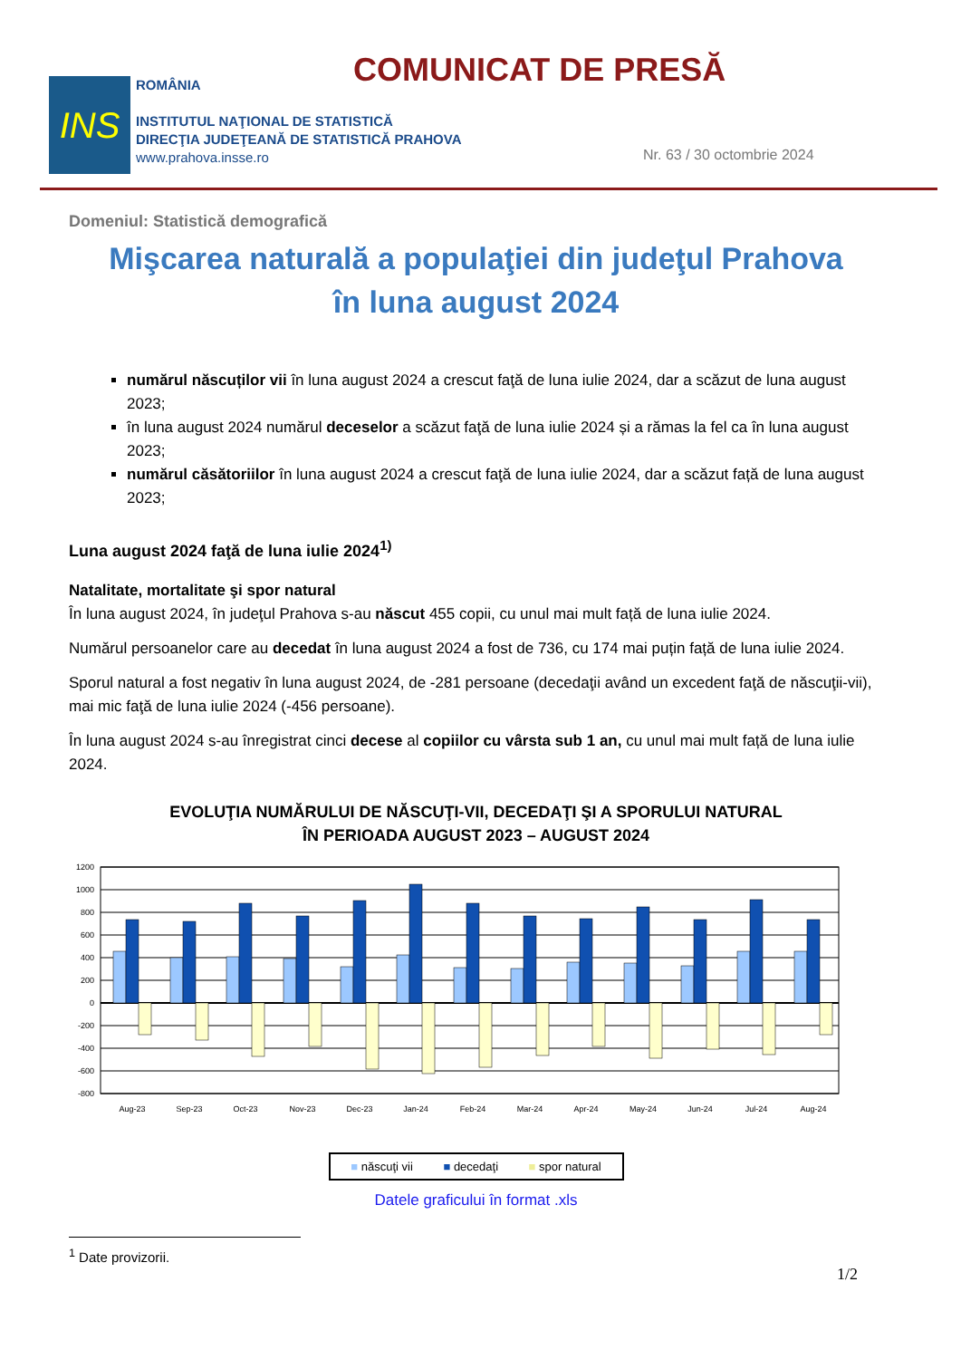INS
ROMÂNIA
INSTITUTUL NAŢIONAL DE STATISTICĂ
DIRECŢIA JUDEŢEANĂ DE STATISTICĂ PRAHOVA
www.prahova.insse.ro
COMUNICAT DE PRESĂ
Nr. 63 / 30 octombrie 2024
Domeniul: Statistică demografică
Mişcarea naturală a populaţiei din judeţul Prahova
în luna august 2024
numărul născuților vii în luna august 2024 a crescut faţă de luna iulie 2024, dar a scăzut de luna august 2023;
în luna august 2024 numărul deceselor a scăzut faţă de luna iulie 2024 și a rămas la fel ca în luna august 2023;
numărul căsătoriilor în luna august 2024 a crescut faţă de luna iulie 2024, dar a scăzut față de luna august 2023;
Luna august 2024 faţă de luna iulie 2024<sup>1)</sup>
Natalitate, mortalitate şi spor natural
În luna august 2024, în judeţul Prahova s-au născut 455 copii, cu unul mai mult față de luna iulie 2024.
Numărul persoanelor care au decedat în luna august 2024 a fost de 736, cu 174 mai puțin față de luna iulie 2024.
Sporul natural a fost negativ în luna august 2024, de -281 persoane (decedaţii având un excedent faţă de născuţii-vii), mai mic faţă de luna iulie 2024 (-456 persoane).
În luna august 2024 s-au înregistrat cinci decese al copiilor cu vârsta sub 1 an, cu unul mai mult față de luna iulie 2024.
EVOLUŢIA NUMĂRULUI DE NĂSCUŢI-VII, DECEDAŢI ŞI A SPORULUI NATURAL
ÎN PERIOADA AUGUST 2023 – AUGUST 2024
1200
1000
800
600
400
200
0
-200
-400
-600
-800
Aug-23
Sep-23
Oct-23
Nov-23
Dec-23
Jan-24
Feb-24
Mar-24
Apr-24
May-24
Jun-24
Jul-24
Aug-24
■ născuţi vii ■ decedaţi ■ spor natural
Datele graficului în format .xls
<sup>1</sup> Date provizorii.
1/2